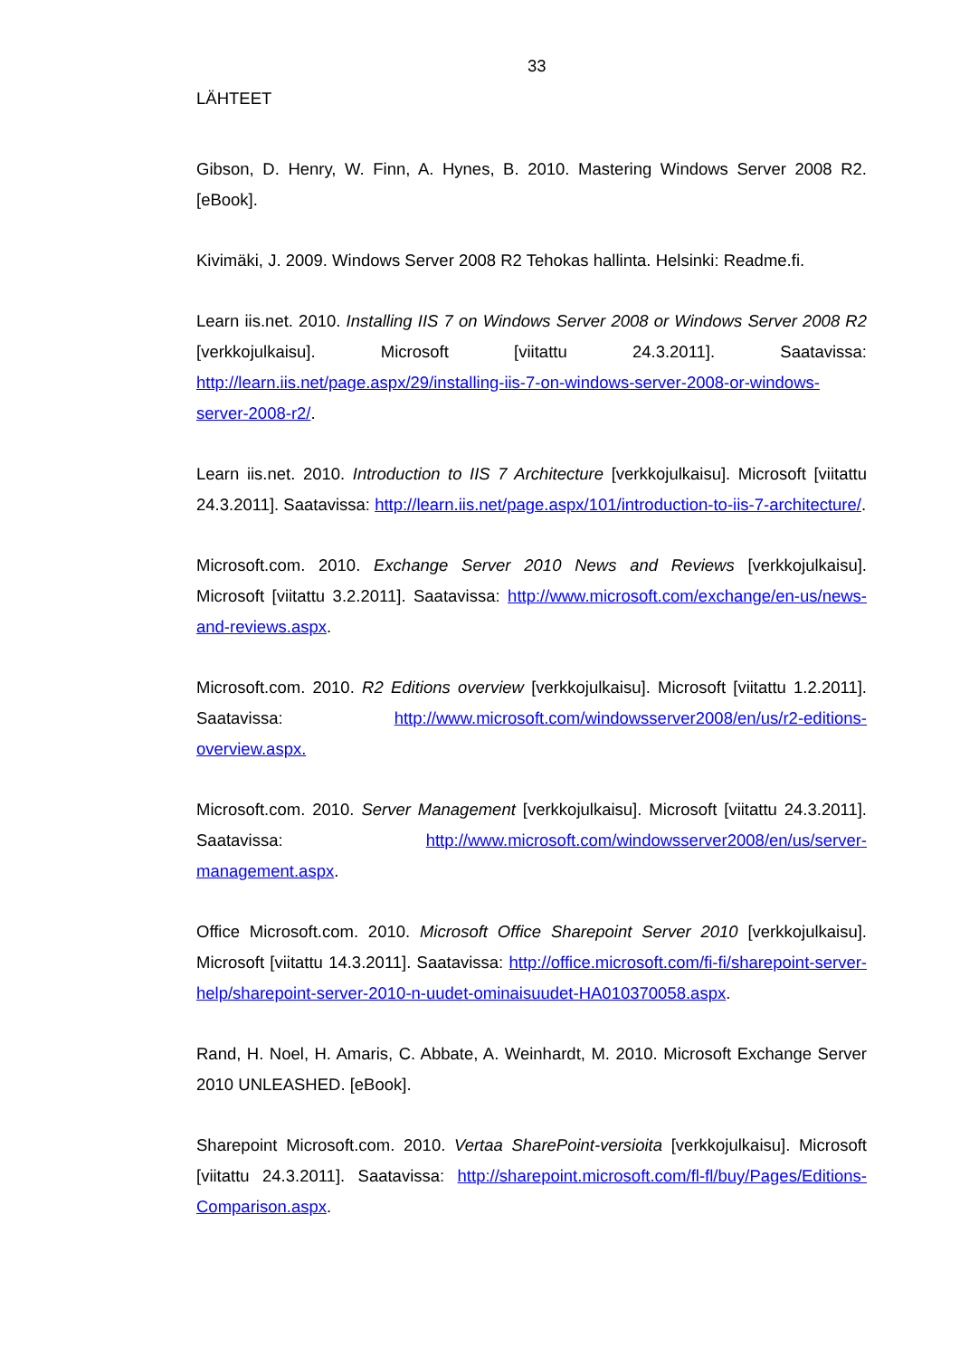33
LÄHTEET
Gibson, D. Henry, W. Finn, A. Hynes, B. 2010. Mastering Windows Server 2008 R2. [eBook].
Kivimäki, J. 2009. Windows Server 2008 R2 Tehokas hallinta. Helsinki: Readme.fi.
Learn iis.net. 2010. Installing IIS 7 on Windows Server 2008 or Windows Server 2008 R2 [verkkojulkaisu]. Microsoft [viitattu 24.3.2011]. Saatavissa: http://learn.iis.net/page.aspx/29/installing-iis-7-on-windows-server-2008-or-windows-server-2008-r2/.
Learn iis.net. 2010. Introduction to IIS 7 Architecture [verkkojulkaisu]. Microsoft [viitattu 24.3.2011]. Saatavissa: http://learn.iis.net/page.aspx/101/introduction-to-iis-7-architecture/.
Microsoft.com. 2010. Exchange Server 2010 News and Reviews [verkkojulkaisu]. Microsoft [viitattu 3.2.2011]. Saatavissa: http://www.microsoft.com/exchange/en-us/news-and-reviews.aspx.
Microsoft.com. 2010. R2 Editions overview [verkkojulkaisu]. Microsoft [viitattu 1.2.2011]. Saatavissa: http://www.microsoft.com/windowsserver2008/en/us/r2-editions-overview.aspx.
Microsoft.com. 2010. Server Management [verkkojulkaisu]. Microsoft [viitattu 24.3.2011]. Saatavissa: http://www.microsoft.com/windowsserver2008/en/us/server-management.aspx.
Office Microsoft.com. 2010. Microsoft Office Sharepoint Server 2010 [verkkojulkaisu]. Microsoft [viitattu 14.3.2011]. Saatavissa: http://office.microsoft.com/fi-fi/sharepoint-server-help/sharepoint-server-2010-n-uudet-ominaisuudet-HA010370058.aspx.
Rand, H. Noel, H. Amaris, C. Abbate, A. Weinhardt, M. 2010. Microsoft Exchange Server 2010 UNLEASHED. [eBook].
Sharepoint Microsoft.com. 2010. Vertaa SharePoint-versioita [verkkojulkaisu]. Microsoft [viitattu 24.3.2011]. Saatavissa: http://sharepoint.microsoft.com/fl-fl/buy/Pages/Editions-Comparison.aspx.